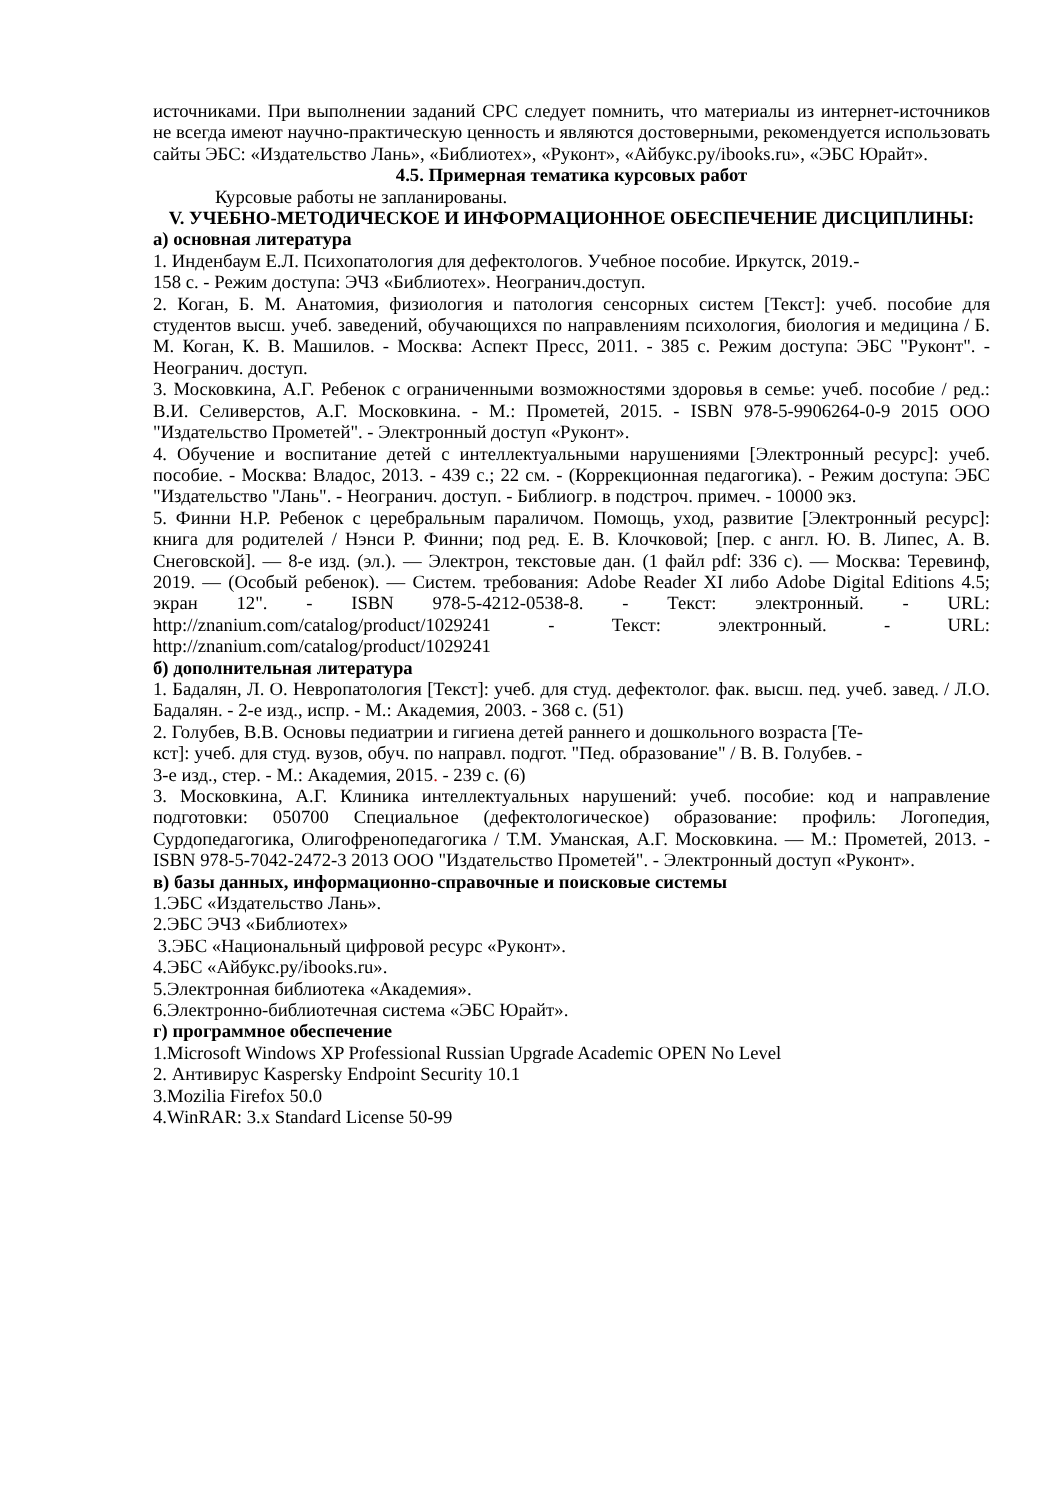источниками. При выполнении заданий СРС следует помнить, что материалы из интернет-источников не всегда имеют научно-практическую ценность и являются достоверными, рекомендуется использовать сайты ЭБС: «Издательство Лань», «Библиотех», «Руконт», «Айбукс.ру/ibooks.ru», «ЭБС Юрайт».
4.5. Примерная тематика курсовых работ
Курсовые работы не запланированы.
V. УЧЕБНО-МЕТОДИЧЕСКОЕ И ИНФОРМАЦИОННОЕ ОБЕСПЕЧЕНИЕ ДИСЦИПЛИНЫ:
а) основная литература
1. Инденбаум Е.Л. Психопатология для дефектологов. Учебное пособие. Иркутск, 2019.-
158 с. - Режим доступа: ЭЧЗ «Библиотех». Неогранич.доступ.
2. Коган, Б. М. Анатомия, физиология и патология сенсорных систем [Текст]: учеб. пособие для студентов высш. учеб. заведений, обучающихся по направлениям психология, биология и медицина / Б. М. Коган, К. В. Машилов. - Москва: Аспект Пресс, 2011. - 385 с. Режим доступа: ЭБС "Руконт". - Неогранич. доступ.
3. Московкина, А.Г. Ребенок с ограниченными возможностями здоровья в семье: учеб. пособие / ред.: В.И. Селиверстов, А.Г. Московкина. - М.: Прометей, 2015. - ISBN 978-5-9906264-0-9 2015 ООО "Издательство Прометей". - Электронный доступ «Руконт».
4. Обучение и воспитание детей с интеллектуальными нарушениями [Электронный ресурс]: учеб. пособие. - Москва: Владос, 2013. - 439 с.; 22 см. - (Коррекционная педагогика). - Режим доступа: ЭБС "Издательство "Лань". - Неогранич. доступ. - Библиогр. в подстроч. примеч. - 10000 экз.
5. Финни Н.Р. Ребенок с церебральным параличом. Помощь, уход, развитие [Электронный ресурс]: книга для родителей / Нэнси Р. Финни; под ред. Е. В. Клочковой; [пер. с англ. Ю. В. Липес, А. В. Снеговской]. — 8-е изд. (эл.). — Электрон, текстовые дан. (1 файл pdf: 336 с). — Москва: Теревинф, 2019. — (Особый ребенок). — Систем. требования: Adobe Reader XI либо Adobe Digital Editions 4.5; экран 12". - ISBN 978-5-4212-0538-8. - Текст: электронный. - URL: http://znanium.com/catalog/product/1029241 - Текст: электронный. - URL: http://znanium.com/catalog/product/1029241
б) дополнительная литература
1. Бадалян, Л. О. Невропатология [Текст]: учеб. для студ. дефектолог. фак. высш. пед. учеб. завед. / Л.О. Бадалян. - 2-е изд., испр. - М.: Академия, 2003. - 368 с. (51)
2. Голубев, В.В. Основы педиатрии и гигиена детей раннего и дошкольного возраста [Те-
кст]: учеб. для студ. вузов, обуч. по направл. подгот. "Пед. образование" / В. В. Голубев. -
3-е изд., стер. - М.: Академия, 2015. - 239 с. (6)
3. Московкина, А.Г. Клиника интеллектуальных нарушений: учеб. пособие: код и направление подготовки: 050700 Специальное (дефектологическое) образование: профиль: Логопедия, Сурдопедагогика, Олигофренопедагогика / Т.М. Уманская, А.Г. Московкина. — М.: Прометей, 2013. - ISBN 978-5-7042-2472-3 2013 ООО "Издательство Прометей". - Электронный доступ «Руконт».
в) базы данных, информационно-справочные и поисковые системы
1.ЭБС «Издательство Лань».
2.ЭБС ЭЧЗ «Библиотех»
3.ЭБС «Национальный цифровой ресурс «Руконт».
4.ЭБС «Айбукс.ру/ibooks.ru».
5.Электронная библиотека «Академия».
6.Электронно-библиотечная система «ЭБС Юрайт».
г) программное обеспечение
1.Microsoft Windows XP Professional Russian Upgrade Academic OPEN No Level
2. Антивирус Kaspersky Endpoint Security 10.1
3.Mozilia Firefox 50.0
4.WinRAR: 3.x Standard License 50-99